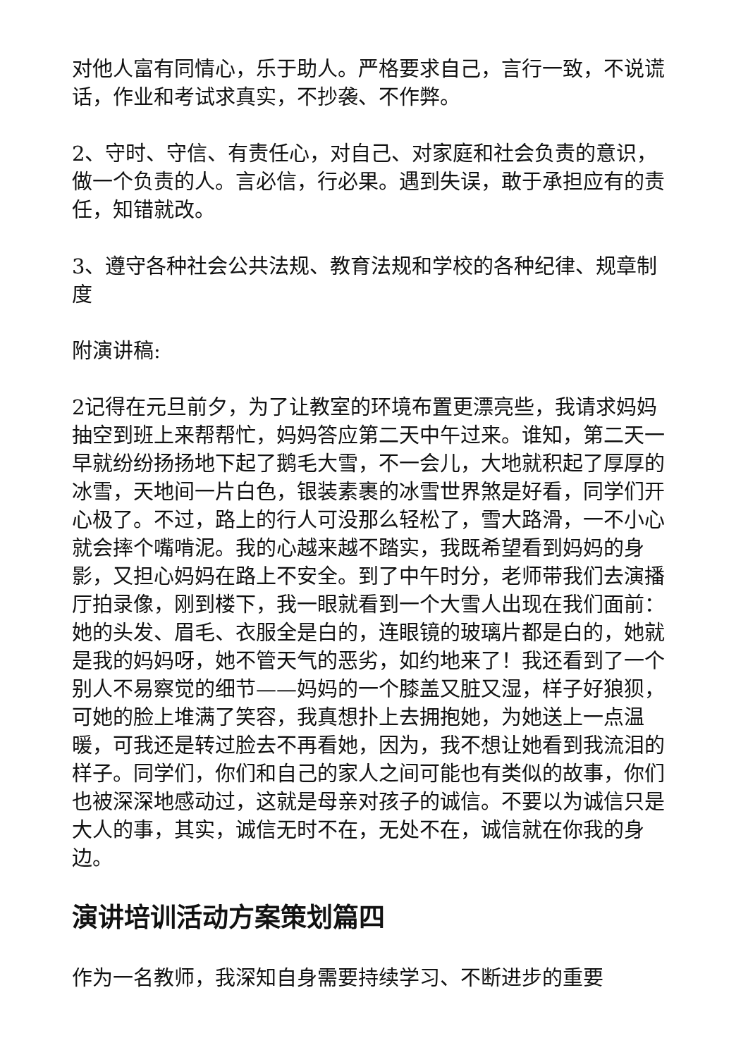对他人富有同情心，乐于助人。严格要求自己，言行一致，不说谎话，作业和考试求真实，不抄袭、不作弊。
2、守时、守信、有责任心，对自己、对家庭和社会负责的意识，做一个负责的人。言必信，行必果。遇到失误，敢于承担应有的责任，知错就改。
3、遵守各种社会公共法规、教育法规和学校的各种纪律、规章制度
附演讲稿:
2记得在元旦前夕，为了让教室的环境布置更漂亮些，我请求妈妈抽空到班上来帮帮忙，妈妈答应第二天中午过来。谁知，第二天一早就纷纷扬扬地下起了鹅毛大雪，不一会儿，大地就积起了厚厚的冰雪，天地间一片白色，银装素裹的冰雪世界煞是好看，同学们开心极了。不过，路上的行人可没那么轻松了，雪大路滑，一不小心就会摔个嘴啃泥。我的心越来越不踏实，我既希望看到妈妈的身影，又担心妈妈在路上不安全。到了中午时分，老师带我们去演播厅拍录像，刚到楼下，我一眼就看到一个大雪人出现在我们面前：她的头发、眉毛、衣服全是白的，连眼镜的玻璃片都是白的，她就是我的妈妈呀，她不管天气的恶劣，如约地来了！我还看到了一个别人不易察觉的细节——妈妈的一个膝盖又脏又湿，样子好狼狈，可她的脸上堆满了笑容，我真想扑上去拥抱她，为她送上一点温暖，可我还是转过脸去不再看她，因为，我不想让她看到我流泪的样子。同学们，你们和自己的家人之间可能也有类似的故事，你们也被深深地感动过，这就是母亲对孩子的诚信。不要以为诚信只是大人的事，其实，诚信无时不在，无处不在，诚信就在你我的身边。
演讲培训活动方案策划篇四
作为一名教师，我深知自身需要持续学习、不断进步的重要